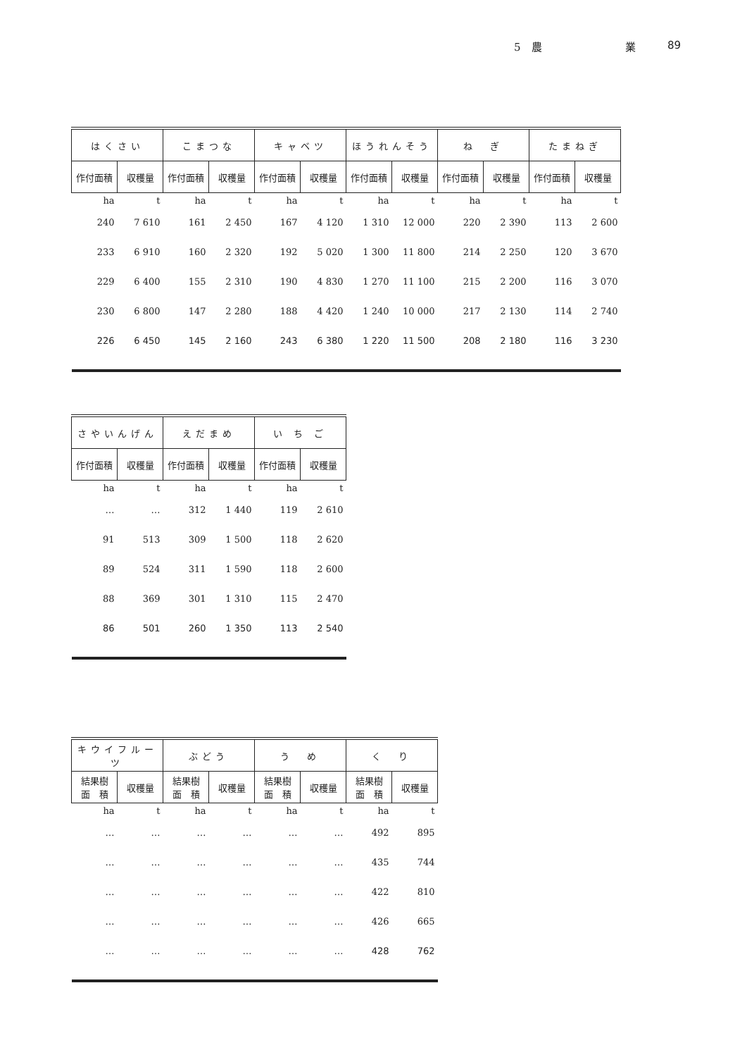5　農 業 89
| はくさい | | こまつな | | キャベツ | | ほうれんそう | | ね ぎ | | たまねぎ | |
| --- | --- | --- | --- | --- | --- | --- | --- | --- | --- | --- | --- |
| 作付面積 | 収穫量 | 作付面積 | 収穫量 | 作付面積 | 収穫量 | 作付面積 | 収穫量 | 作付面積 | 収穫量 | 作付面積 | 収穫量 |
| ha | t | ha | t | ha | t | ha | t | ha | t | ha | t |
| 240 | 7 610 | 161 | 2 450 | 167 | 4 120 | 1 310 | 12 000 | 220 | 2 390 | 113 | 2 600 |
| 233 | 6 910 | 160 | 2 320 | 192 | 5 020 | 1 300 | 11 800 | 214 | 2 250 | 120 | 3 670 |
| 229 | 6 400 | 155 | 2 310 | 190 | 4 830 | 1 270 | 11 100 | 215 | 2 200 | 116 | 3 070 |
| 230 | 6 800 | 147 | 2 280 | 188 | 4 420 | 1 240 | 10 000 | 217 | 2 130 | 114 | 2 740 |
| 226 | 6 450 | 145 | 2 160 | 243 | 6 380 | 1 220 | 11 500 | 208 | 2 180 | 116 | 3 230 |
| さやいんげん | | えだまめ | | い ち ご | |
| --- | --- | --- | --- | --- | --- |
| 作付面積 | 収穫量 | 作付面積 | 収穫量 | 作付面積 | 収穫量 |
| ha | t | ha | t | ha | t |
| … | … | 312 | 1 440 | 119 | 2 610 |
| 91 | 513 | 309 | 1 500 | 118 | 2 620 |
| 89 | 524 | 311 | 1 590 | 118 | 2 600 |
| 88 | 369 | 301 | 1 310 | 115 | 2 470 |
| 86 | 501 | 260 | 1 350 | 113 | 2 540 |
| キウイフルーツ | | ぶどう | | う め | | く り | |
| --- | --- | --- | --- | --- | --- | --- | --- |
| 結果樹 面 積 | 収穫量 | 結果樹 面 積 | 収穫量 | 結果樹 面 積 | 収穫量 | 結果樹 面 積 | 収穫量 |
| ha | t | ha | t | ha | t | ha | t |
| … | … | … | … | … | … | 492 | 895 |
| … | … | … | … | … | … | 435 | 744 |
| … | … | … | … | … | … | 422 | 810 |
| … | … | … | … | … | … | 426 | 665 |
| … | … | … | … | … | … | 428 | 762 |